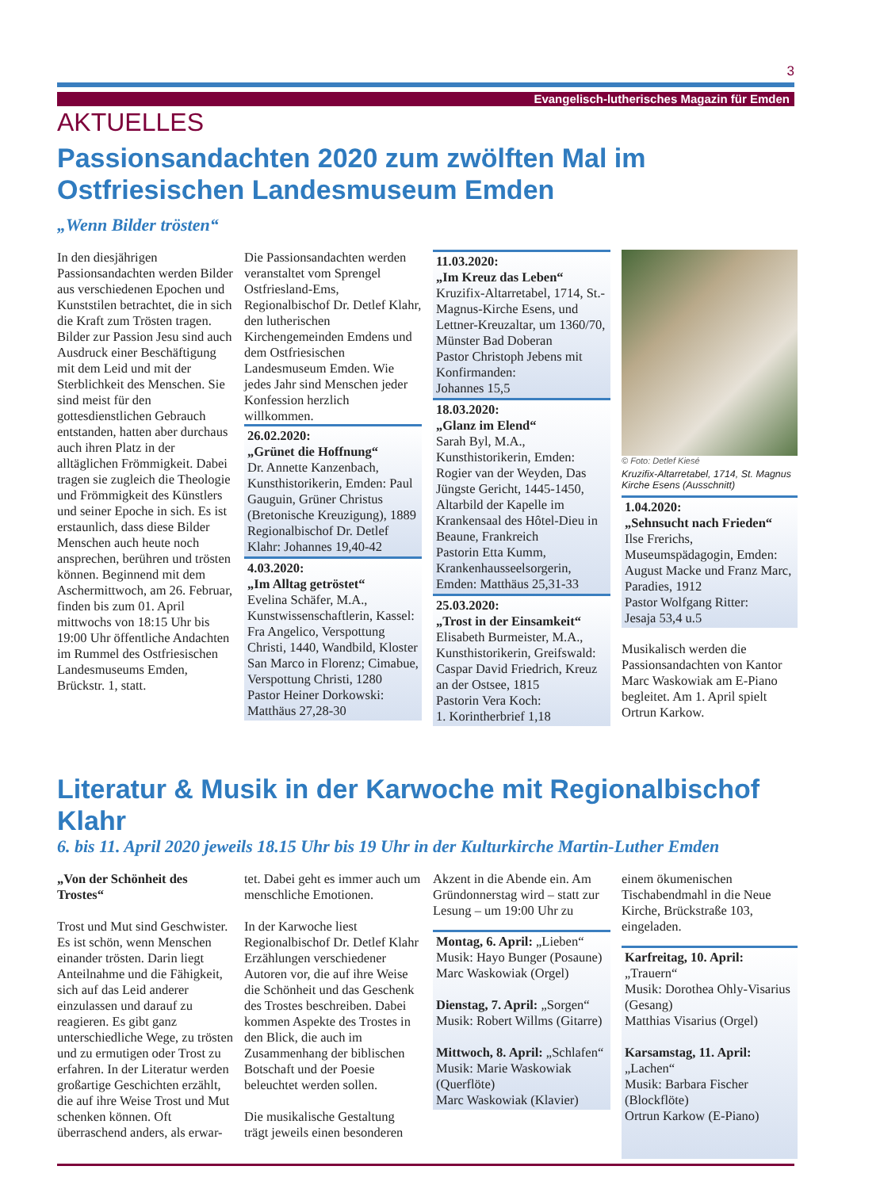3
Evangelisch-lutherisches Magazin für Emden
AKTUELLES
Passionsandachten 2020 zum zwölften Mal im Ostfriesischen Landesmuseum Emden
„Wenn Bilder trösten“
In den diesjährigen Passionsandachten werden Bilder aus verschiedenen Epochen und Kunststilen betrachtet, die in sich die Kraft zum Trösten tragen. Bilder zur Passion Jesu sind auch Ausdruck einer Beschäftigung mit dem Leid und mit der Sterblichkeit des Menschen. Sie sind meist für den gottesdienstlichen Gebrauch entstanden, hatten aber durchaus auch ihren Platz in der alltäglichen Frömmigkeit. Dabei tragen sie zugleich die Theologie und Frömmigkeit des Künstlers und seiner Epoche in sich. Es ist erstaunlich, dass diese Bilder Menschen auch heute noch ansprechen, berühren und trösten können. Beginnend mit dem Aschermittwoch, am 26. Februar, finden bis zum 01. April mittwochs von 18:15 Uhr bis 19:00 Uhr öffentliche Andachten im Rummel des Ostfriesischen Landesmuseums Emden, Brückstr. 1, statt.
Die Passionsandachten werden veranstaltet vom Sprengel Ostfriesland-Ems, Regionalbischof Dr. Detlef Klahr, den lutherischen Kirchengemeinden Emdens und dem Ostfriesischen Landesmuseum Emden. Wie jedes Jahr sind Menschen jeder Konfession herzlich willkommen.
26.02.2020:
„Grünet die Hoffnung“
Dr. Annette Kanzenbach, Kunsthistorikerin, Emden: Paul Gauguin, Grüner Christus (Bretonische Kreuzigung), 1889
Regionalbischof Dr. Detlef Klahr: Johannes 19,40-42
4.03.2020:
„Im Alltag getröstet“
Evelina Schäfer, M.A., Kunstwissenschaftlerin, Kassel: Fra Angelico, Verspottung Christi, 1440, Wandbild, Kloster San Marco in Florenz; Cimabue, Verspottung Christi, 1280
Pastor Heiner Dorkowski: Matthäus 27,28-30
11.03.2020:
„Im Kreuz das Leben“
Kruzifix-Altarretabel, 1714, St.-Magnus-Kirche Esens, und Lettner-Kreuzaltar, um 1360/70, Münster Bad Doberan
Pastor Christoph Jebens mit Konfirmanden:
Johannes 15,5
18.03.2020:
„Glanz im Elend“
Sarah Byl, M.A., Kunsthistorikerin, Emden: Rogier van der Weyden, Das Jüngste Gericht, 1445-1450, Altarbild der Kapelle im Krankensaal des Hôtel-Dieu in Beaune, Frankreich
Pastorin Etta Kumm, Krankenhausseelsorgerin, Emden: Matthäus 25,31-33
25.03.2020:
„Trost in der Einsamkeit“
Elisabeth Burmeister, M.A., Kunsthistorikerin, Greifswald: Caspar David Friedrich, Kreuz an der Ostsee, 1815
Pastorin Vera Koch:
1. Korintherbrief 1,18
© Foto: Detlef Kiesé
Kruzifix-Altarretabel, 1714, St. Magnus Kirche Esens (Ausschnitt)
1.04.2020:
„Sehnsucht nach Frieden“
Ilse Frerichs, Museumspädagogin, Emden:
August Macke und Franz Marc, Paradies, 1912
Pastor Wolfgang Ritter:
Jesaja 53,4 u.5
Musikalisch werden die Passionsandachten von Kantor Marc Waskowiak am E-Piano begleitet. Am 1. April spielt Ortrun Karkow.
Literatur & Musik in der Karwoche mit Regionalbischof Klahr
6. bis 11. April 2020 jeweils 18.15 Uhr bis 19 Uhr in der Kulturkirche Martin-Luther Emden
„Von der Schönheit des Trostes“
Trost und Mut sind Geschwister. Es ist schön, wenn Menschen einander trösten. Darin liegt Anteilnahme und die Fähigkeit, sich auf das Leid anderer einzulassen und darauf zu reagieren. Es gibt ganz unterschiedliche Wege, zu trösten und zu ermutigen oder Trost zu erfahren. In der Literatur werden großartige Geschichten erzählt, die auf ihre Weise Trost und Mut schenken können. Oft überraschend anders, als erwar-
tet. Dabei geht es immer auch um menschliche Emotionen.
In der Karwoche liest Regionalbischof Dr. Detlef Klahr Erzählungen verschiedener Autoren vor, die auf ihre Weise die Schönheit und das Geschenk des Trostes beschreiben. Dabei kommen Aspekte des Trostes in den Blick, die auch im Zusammenhang der biblischen Botschaft und der Poesie beleuchtet werden sollen.
Die musikalische Gestaltung trägt jeweils einen besonderen
Akzent in die Abende ein. Am Gründonnerstag wird – statt zur Lesung – um 19:00 Uhr zu
Montag, 6. April: „Lieben“
Musik: Hayo Bunger (Posaune)
Marc Waskowiak (Orgel)
Dienstag, 7. April: „Sorgen“
Musik: Robert Willms (Gitarre)
Mittwoch, 8. April: „Schlafen“
Musik: Marie Waskowiak (Querflöte)
Marc Waskowiak (Klavier)
einem ökumenischen Tischabendmahl in die Neue Kirche, Brückstraße 103, eingeladen.
Karfreitag, 10. April: „Trauern“
Musik: Dorothea Ohly-Visarius (Gesang)
Matthias Visarius (Orgel)
Karsamstag, 11. April: „Lachen“
Musik: Barbara Fischer (Blockflöte)
Ortrun Karkow (E-Piano)